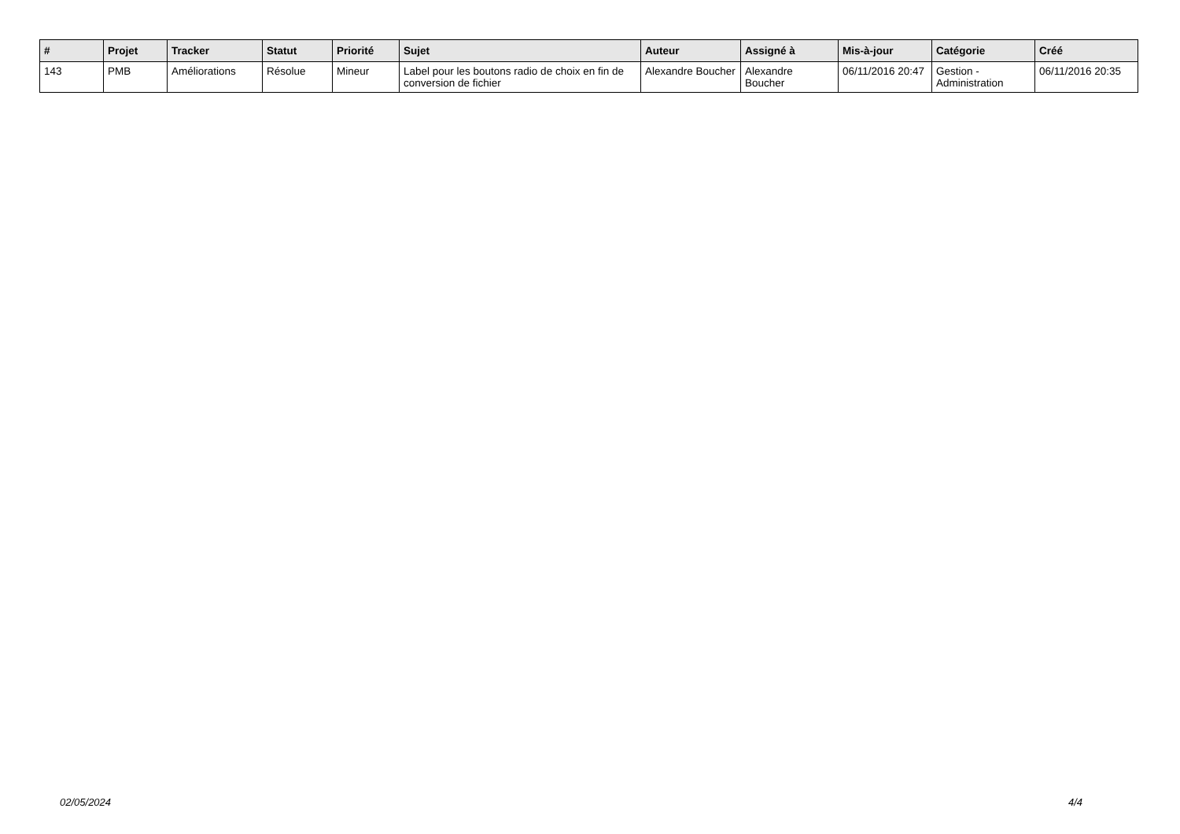| # | Projet | Tracker | Statut | Priorité | Sujet | Auteur | Assigné à | Mis-à-jour | Catégorie | Créé |
| --- | --- | --- | --- | --- | --- | --- | --- | --- | --- | --- |
| 143 | PMB | Améliorations | Résolue | Mineur | Label pour les boutons radio de choix en fin de conversion de fichier | Alexandre Boucher | Alexandre Boucher | 06/11/2016 20:47 | Gestion - Administration | 06/11/2016 20:35 |
02/05/2024 4/4